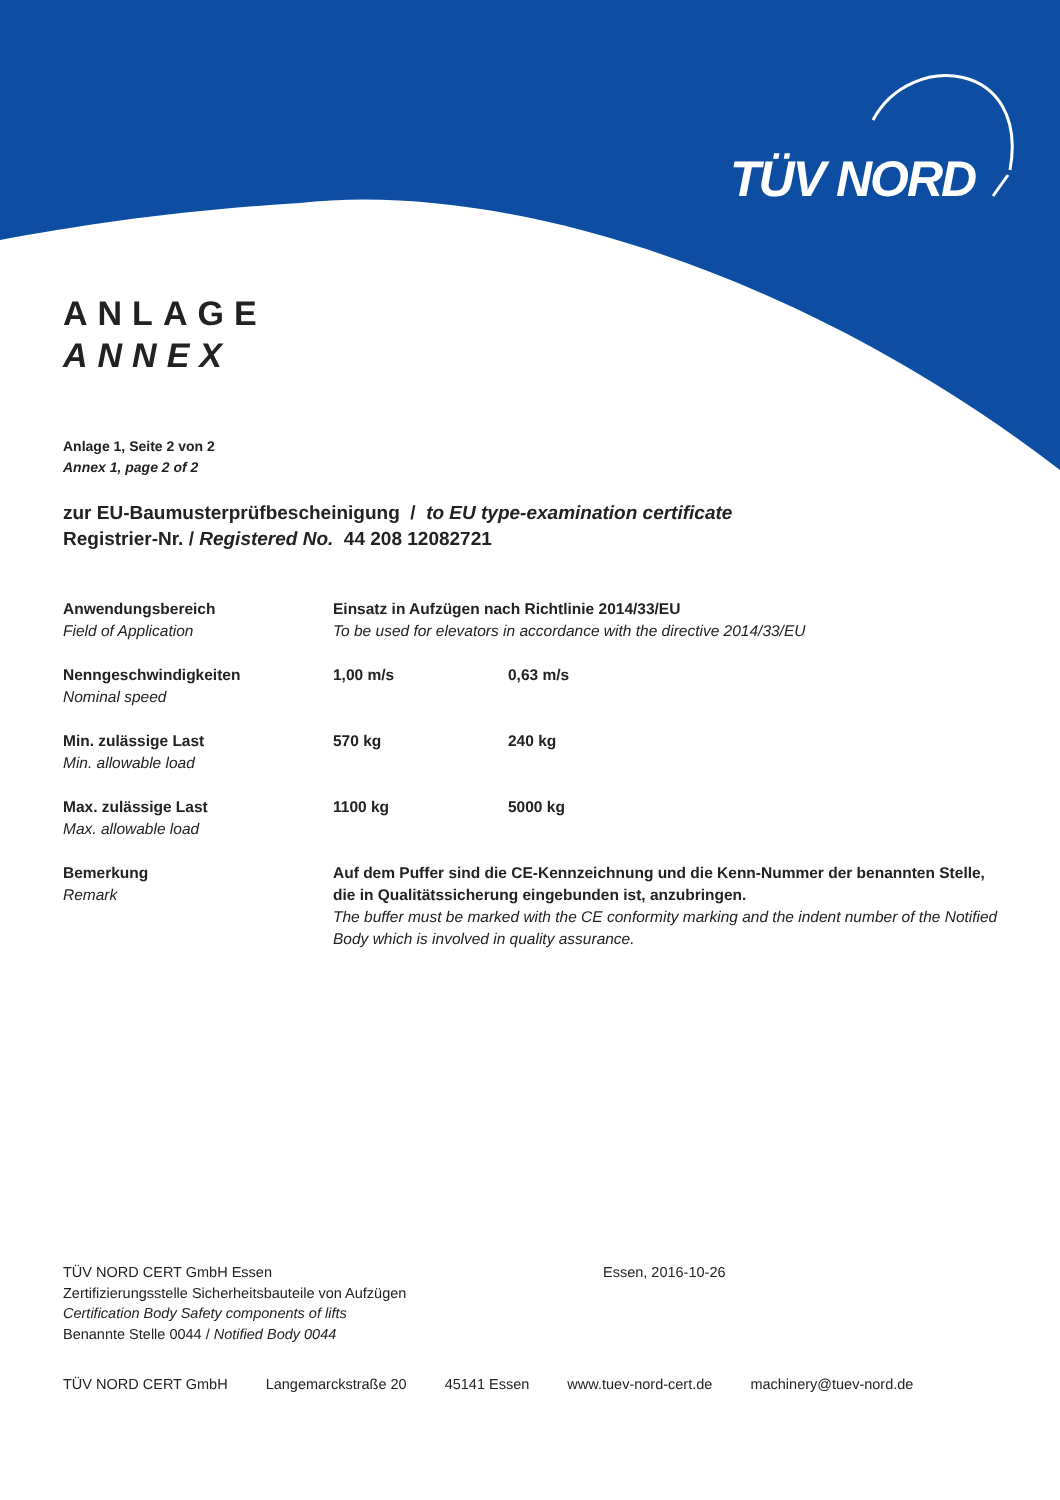TÜV NORD
ANLAGE
ANNEX
Anlage 1, Seite 2 von 2
Annex 1, page 2 of 2
zur EU-Baumusterprüfbescheinigung / to EU type-examination certificate
Registrier-Nr. / Registered No. 44 208 12082721
| Anwendungsbereich Field of Application | Einsatz in Aufzügen nach Richtlinie 2014/33/EU To be used for elevators in accordance with the directive 2014/33/EU | |
| Nenngeschwindigkeiten Nominal speed | 1,00 m/s | 0,63 m/s |
| Min. zulässige Last Min. allowable load | 570 kg | 240 kg |
| Max. zulässige Last Max. allowable load | 1100 kg | 5000 kg |
| Bemerkung Remark | Auf dem Puffer sind die CE-Kennzeichnung und die Kenn-Nummer der benannten Stelle, die in Qualitätssicherung eingebunden ist, anzubringen. The buffer must be marked with the CE conformity marking and the indent number of the Notified Body which is involved in quality assurance. | |
TÜV NORD CERT GmbH Essen
Zertifizierungsstelle Sicherheitsbauteile von Aufzügen
Certification Body Safety components of lifts
Benannte Stelle 0044 / Notified Body 0044
Essen, 2016-10-26
TÜV NORD CERT GmbH Langemarckstraße 20 45141 Essen www.tuev-nord-cert.de machinery@tuev-nord.de